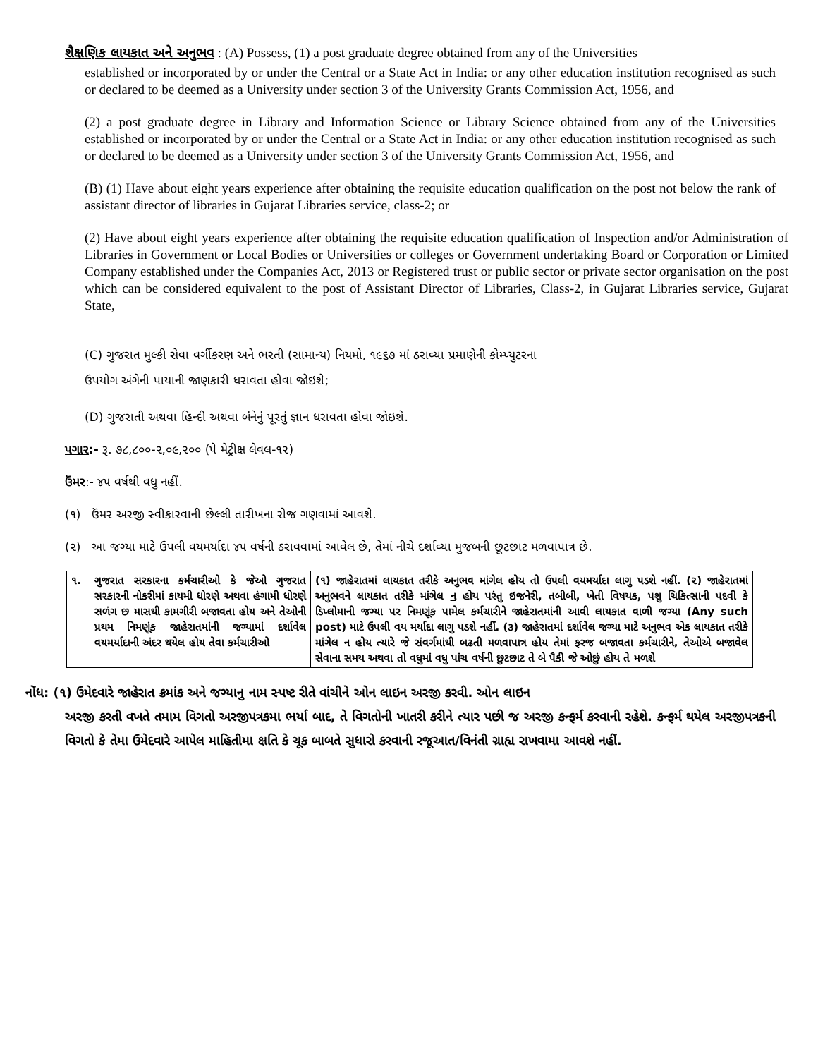શૈક્ષણિક લાયકાત અને અનુભવ : (A) Possess, (1) a post graduate degree obtained from any of the Universities
established or incorporated by or under the Central or a State Act in India: or any other education institution recognised as such or declared to be deemed as a University under section 3 of the University Grants Commission Act, 1956, and
(2) a post graduate degree in Library and Information Science or Library Science obtained from any of the Universities established or incorporated by or under the Central or a State Act in India: or any other education institution recognised as such or declared to be deemed as a University under section 3 of the University Grants Commission Act, 1956, and
(B) (1) Have about eight years experience after obtaining the requisite education qualification on the post not below the rank of assistant director of libraries in Gujarat Libraries service, class-2; or
(2) Have about eight years experience after obtaining the requisite education qualification of Inspection and/or Administration of Libraries in Government or Local Bodies or Universities or colleges or Government undertaking Board or Corporation or Limited Company established under the Companies Act, 2013 or Registered trust or public sector or private sector organisation on the post which can be considered equivalent to the post of Assistant Director of Libraries, Class-2, in Gujarat Libraries service, Gujarat State,
(C) ગુજરાત મુલ્કી સેવા વર્ગીકરણ અને ભરતી (સામાન્ય) નિયમો, ૧૯૬૭ માં ઠરાવ્યા પ્રમાણેની કોમ્પ્યુટરના
ઉપયોગ અંગેની પાયાની જાણકારી ધરાવતા હોવા જોઇશે;
(D) ગુજરાતી અથવા હિન્દી અથવા બંનેનું પૂરતું જ્ઞાન ધરાવતા હોવા જોઇશે.
પગાર:- રૂ. ૭૮,૮૦૦-૨,૦૯,૨૦૦ (પે મેટ્રીક્ષ લેવલ-૧૨)
ઉંમર:- ૪૫ વર્ષથી વધુ નહીં.
(૧) ઉંમર અરજી સ્વીકારવાની છેલ્લી તારીખના રોજ ગણવામાં આવશે.
(૨) આ જગ્યા માટે ઉપલી વયમર્યાદા ૪૫ વર્ષની ઠરાવવામાં આવેલ છે, તેમાં નીચે દર્શાવ્યા મુજબની છૂટછાટ મળવાપાત્ર છે.
| ૧. | ગુજરાત સરકારના કર્મચારીઓ કે જેઓ ગુજરાત સરકારની નોકરીમાં કાયમી ધોરણે અથવા હંગામી ધોરણે સળંગ છ માસથી કામગીરી બજાવતા હોય અને તેઓની પ્રથમ નિમણૂંક જાહેરાતમાંની જગ્યામાં દર્શાવેલ વયમર્યાદાની અંદર થયેલ હોય તેવા કર્મચારીઓ | (૧) જાહેરાતમાં લાયકાત તરીકે અનુભવ માંગેલ હોય તો ઉપલી વયમર્યાદા લાગુ પડશે નહીં. (૨) જાહેરાતમાં અનુભવને લાયકાત તરીકે માંગેલ ન હોય પરંતુ ઇજનેરી, તબીબી, ખેતી વિષયક, પશુ ચિકિત્સાની પદવી કે ડિપ્લોમાની જગ્યા પર નિમણૂંક પામેલ કર્મચારીને જાહેરાતમાંની આવી લાયકાત વાળી જગ્યા (Any such post) માટે ઉપલી વય મર્યાદા લાગુ પડશે નહીં. (૩) જાહેરાતમાં દર્શાવેલ જગ્યા માટે અનુભવ એક લાયકાત તરીકે માંગેલ ન હોય ત્યારે જે સંવર્ગમાંથી બઢતી મળવાપાત્ર હોય તેમાં ફરજ બજાવતા કર્મચારીને, તેઓએ બજાવેલ સેવાના સમય અથવા તો વધુમાં વધુ પાંચ વર્ષની છુટછાટ તે બે પૈકી જે ઓછું હોય તે મળશે |
નોંધ: (૧) ઉમેદવારે જાહેરાત ક્રમાંક અને જગ્યાનુ નામ સ્પષ્ટ રીતે વાંચીને ઓન લાઇન અરજી કરવી. ઓન લાઇન
અરજી કરતી વખતે તમામ વિગતો અરજીપત્રકમા ભર્યા બાદ, તે વિગતોની ખાતરી કરીને ત્યાર પછી જ અરજી કન્ફર્મ કરવાની રહેશે. કન્ફર્મ થયેલ અરજીપત્રકની વિગતો કે તેમા ઉમેદવારે આપેલ માહિતીમા ક્ષતિ કે ચૂક બાબતે સુધારો કરવાની રજૂઆત/વિનંતી ગ્રાહ્ય રાખવામા આવશે નહીં.